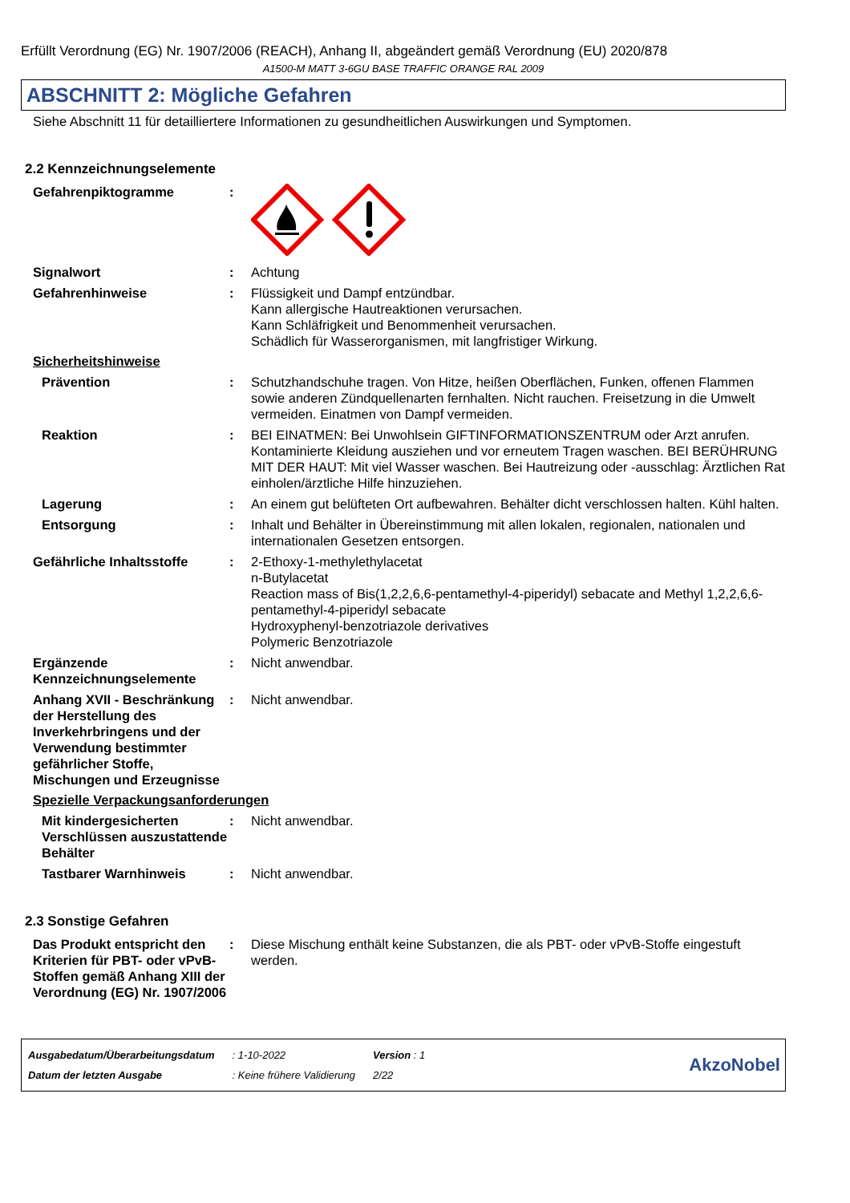Erfüllt Verordnung (EG) Nr. 1907/2006 (REACH), Anhang II, abgeändert gemäß Verordnung (EU) 2020/878
A1500-M MATT 3-6GU BASE TRAFFIC ORANGE RAL 2009
ABSCHNITT 2: Mögliche Gefahren
Siehe Abschnitt 11 für detailliertere Informationen zu gesundheitlichen Auswirkungen und Symptomen.
2.2 Kennzeichnungselemente
Gefahrenpiktogramme :
Signalwort : Achtung
Gefahrenhinweise : Flüssigkeit und Dampf entzündbar.
Kann allergische Hautreaktionen verursachen.
Kann Schläfrigkeit und Benommenheit verursachen.
Schädlich für Wasserorganismen, mit langfristiger Wirkung.
Sicherheitshinweise
Prävention : Schutzhandschuhe tragen. Von Hitze, heißen Oberflächen, Funken, offenen Flammen sowie anderen Zündquellenarten fernhalten. Nicht rauchen. Freisetzung in die Umwelt vermeiden. Einatmen von Dampf vermeiden.
Reaktion : BEI EINATMEN: Bei Unwohlsein GIFTINFORMATIONSZENTRUM oder Arzt anrufen. Kontaminierte Kleidung ausziehen und vor erneutem Tragen waschen. BEI BERÜHRUNG MIT DER HAUT: Mit viel Wasser waschen. Bei Hautreizung oder -ausschlag: Ärztlichen Rat einholen/ärztliche Hilfe hinzuziehen.
Lagerung : An einem gut belüfteten Ort aufbewahren. Behälter dicht verschlossen halten. Kühl halten.
Entsorgung : Inhalt und Behälter in Übereinstimmung mit allen lokalen, regionalen, nationalen und internationalen Gesetzen entsorgen.
Gefährliche Inhaltsstoffe
: 2-Ethoxy-1-methylethylacetat
n-Butylacetat
Reaction mass of Bis(1,2,2,6,6-pentamethyl-4-piperidyl) sebacate and Methyl 1,2,2,6,6-pentamethyl-4-piperidyl sebacate
Hydroxyphenyl-benzotriazole derivatives
Polymeric Benzotriazole
Ergänzende Kennzeichnungselemente
: Nicht anwendbar.
Anhang XVII - Beschränkung der Herstellung des Inverkehrbringens und der Verwendung bestimmter gefährlicher Stoffe, Mischungen und Erzeugnisse
: Nicht anwendbar.
Spezielle Verpackungsanforderungen
Mit kindergesicherten Verschlüssen auszustattende Behälter
: Nicht anwendbar.
Tastbarer Warnhinweis : Nicht anwendbar.
2.3 Sonstige Gefahren
Das Produkt entspricht den Kriterien für PBT- oder vPvB-Stoffen gemäß Anhang XIII der Verordnung (EG) Nr. 1907/2006
: Diese Mischung enthält keine Substanzen, die als PBT- oder vPvB-Stoffe eingestuft werden.
| Ausgabedatum/Überarbeitungsdatum | : 1-10-2022 | Version : 1 |
| Datum der letzten Ausgabe | : Keine frühere Validierung | 2/22 |
AkzoNobel